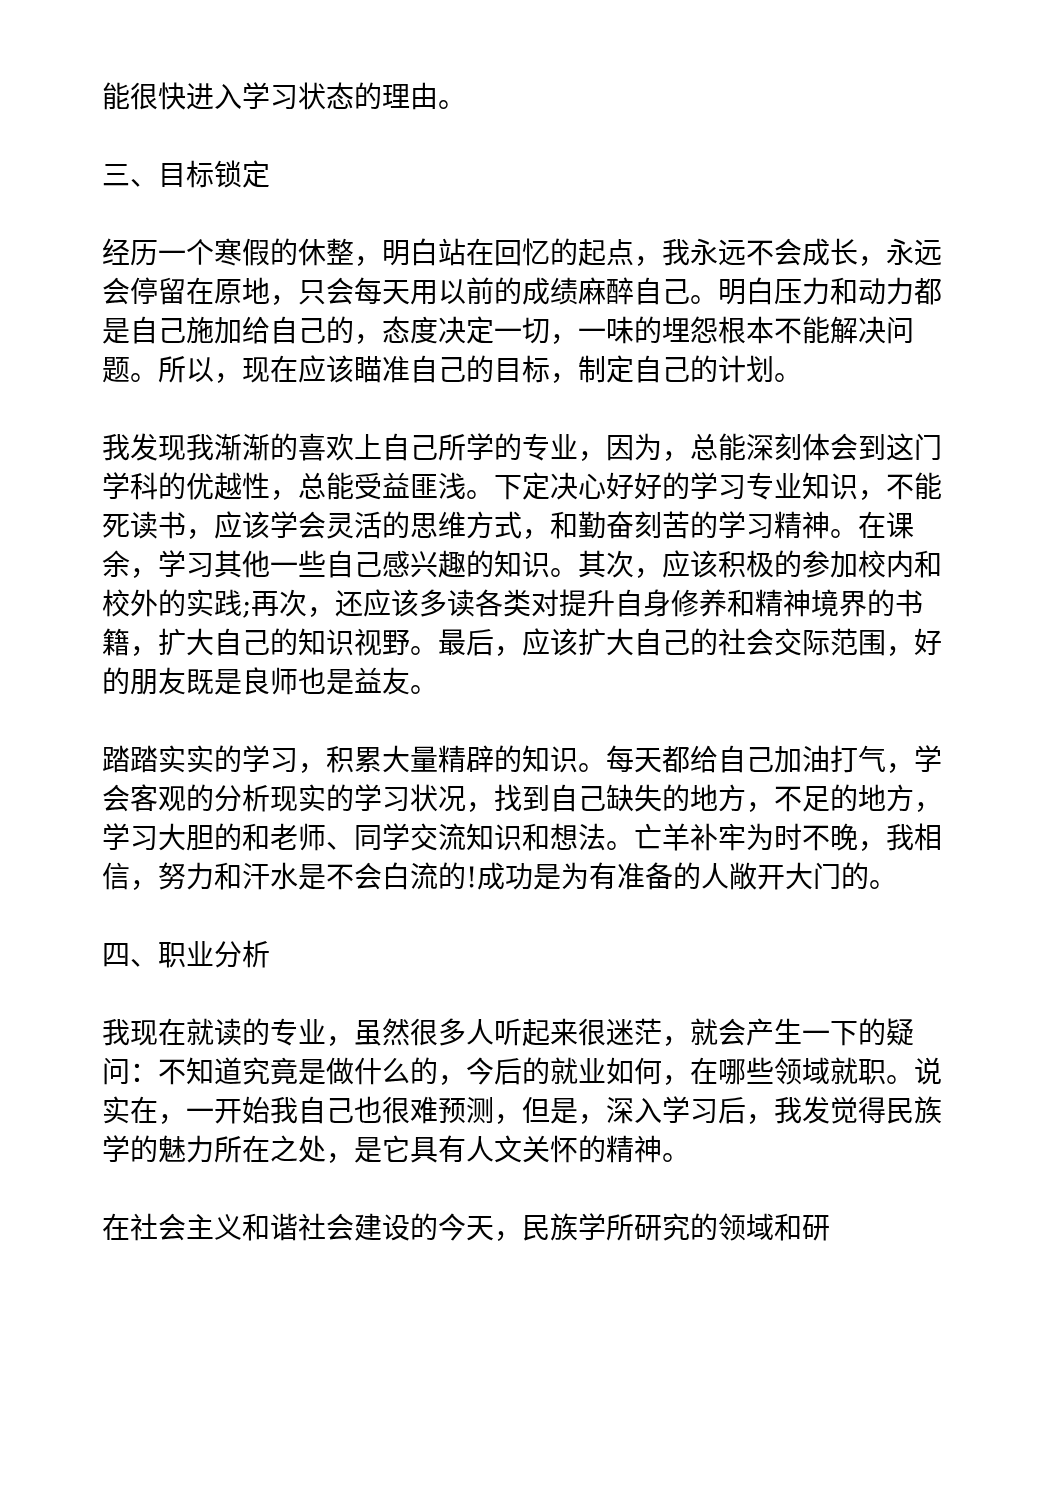能很快进入学习状态的理由。
三、目标锁定
经历一个寒假的休整，明白站在回忆的起点，我永远不会成长，永远会停留在原地，只会每天用以前的成绩麻醉自己。明白压力和动力都是自己施加给自己的，态度决定一切，一味的埋怨根本不能解决问题。所以，现在应该瞄准自己的目标，制定自己的计划。
我发现我渐渐的喜欢上自己所学的专业，因为，总能深刻体会到这门学科的优越性，总能受益匪浅。下定决心好好的学习专业知识，不能死读书，应该学会灵活的思维方式，和勤奋刻苦的学习精神。在课余，学习其他一些自己感兴趣的知识。其次，应该积极的参加校内和校外的实践;再次，还应该多读各类对提升自身修养和精神境界的书籍，扩大自己的知识视野。最后，应该扩大自己的社会交际范围，好的朋友既是良师也是益友。
踏踏实实的学习，积累大量精辟的知识。每天都给自己加油打气，学会客观的分析现实的学习状况，找到自己缺失的地方，不足的地方，学习大胆的和老师、同学交流知识和想法。亡羊补牢为时不晚，我相信，努力和汗水是不会白流的!成功是为有准备的人敞开大门的。
四、职业分析
我现在就读的专业，虽然很多人听起来很迷茫，就会产生一下的疑问：不知道究竟是做什么的，今后的就业如何，在哪些领域就职。说实在，一开始我自己也很难预测，但是，深入学习后，我发觉得民族学的魅力所在之处，是它具有人文关怀的精神。
在社会主义和谐社会建设的今天，民族学所研究的领域和研